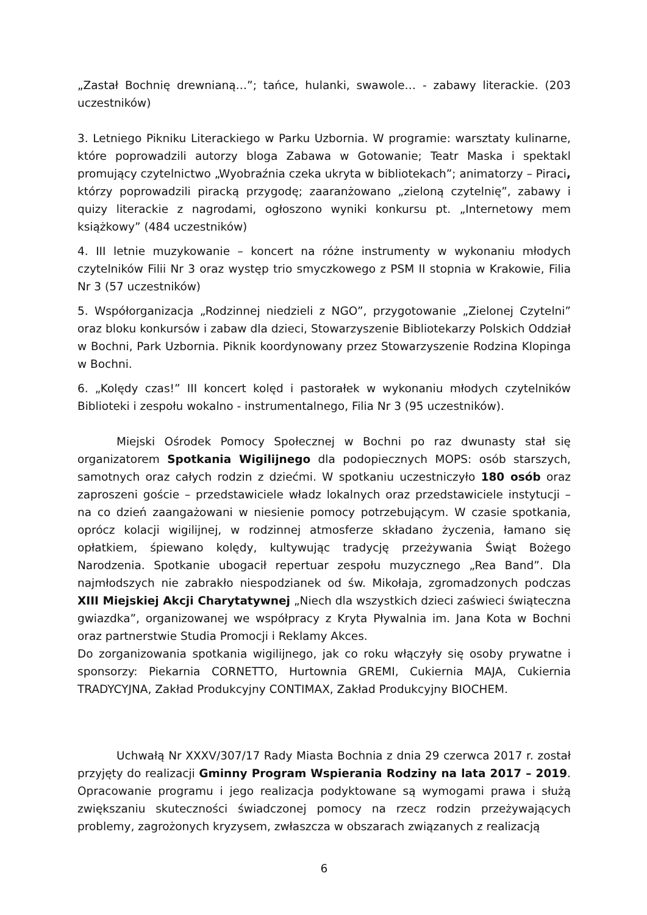„Zastał Bochnię drewnianą…”; tańce, hulanki, swawole… - zabawy literackie. (203 uczestników)
3. Letniego Pikniku Literackiego w Parku Uzbornia. W programie: warsztaty kulinarne, które poprowadzili autorzy bloga Zabawa w Gotowanie; Teatr Maska i spektakl promujący czytelnictwo „Wyobraźnia czeka ukryta w bibliotekach”; animatorzy – Piraci, którzy poprowadzili piracką przygodę; zaaranżowano „zieloną czytelnię”, zabawy i quizy literackie z nagrodami, ogłoszono wyniki konkursu pt. „Internetowy mem książkowy” (484 uczestników)
4. III letnie muzykowanie – koncert na różne instrumenty w wykonaniu młodych czytelników Filii Nr 3 oraz występ trio smyczkowego z PSM II stopnia w Krakowie, Filia Nr 3 (57 uczestników)
5. Współorganizacja „Rodzinnej niedzieli z NGO”, przygotowanie „Zielonej Czytelni” oraz bloku konkursów i zabaw dla dzieci, Stowarzyszenie Bibliotekarzy Polskich Oddział w Bochni, Park Uzbornia. Piknik koordynowany przez Stowarzyszenie Rodzina Klopinga w Bochni.
6. „Kolędy czas!” III koncert kolęd i pastorałek w wykonaniu młodych czytelników Biblioteki i zespołu wokalno - instrumentalnego, Filia Nr 3 (95 uczestników).
Miejski Ośrodek Pomocy Społecznej w Bochni po raz dwunasty stał się organizatorem Spotkania Wigilijnego dla podopiecznych MOPS: osób starszych, samotnych oraz całych rodzin z dziećmi. W spotkaniu uczestniczyło 180 osób oraz zaproszeni goście – przedstawiciele władz lokalnych oraz przedstawiciele instytucji – na co dzień zaangażowani w niesienie pomocy potrzebującym. W czasie spotkania, oprócz kolacji wigilijnej, w rodzinnej atmosferze składano życzenia, łamano się opłatkiem, śpiewano kolędy, kultywując tradycję przeżywania Świąt Bożego Narodzenia. Spotkanie ubogacił repertuar zespołu muzycznego „Rea Band”. Dla najmłodszych nie zabrakło niespodzianek od św. Mikołaja, zgromadzonych podczas XIII Miejskiej Akcji Charytatywnej „Niech dla wszystkich dzieci zaświeci świąteczna gwiazdka”, organizowanej we współpracy z Kryta Pływalnia im. Jana Kota w Bochni oraz partnerstwie Studia Promocji i Reklamy Akces.
Do zorganizowania spotkania wigilijnego, jak co roku włączyły się osoby prywatne i sponsorzy: Piekarnia CORNETTO, Hurtownia GREMI, Cukiernia MAJA, Cukiernia TRADYCYJNA, Zakład Produkcyjny CONTIMAX, Zakład Produkcyjny BIOCHEM.
Uchwałą Nr XXXV/307/17 Rady Miasta Bochnia z dnia 29 czerwca 2017 r. został przyjęty do realizacji Gminny Program Wspierania Rodziny na lata 2017 – 2019. Opracowanie programu i jego realizacja podyktowane są wymogami prawa i służą zwiększaniu skuteczności świadczonej pomocy na rzecz rodzin przeżywających problemy, zagrożonych kryzysem, zwłaszcza w obszarach związanych z realizacją
6